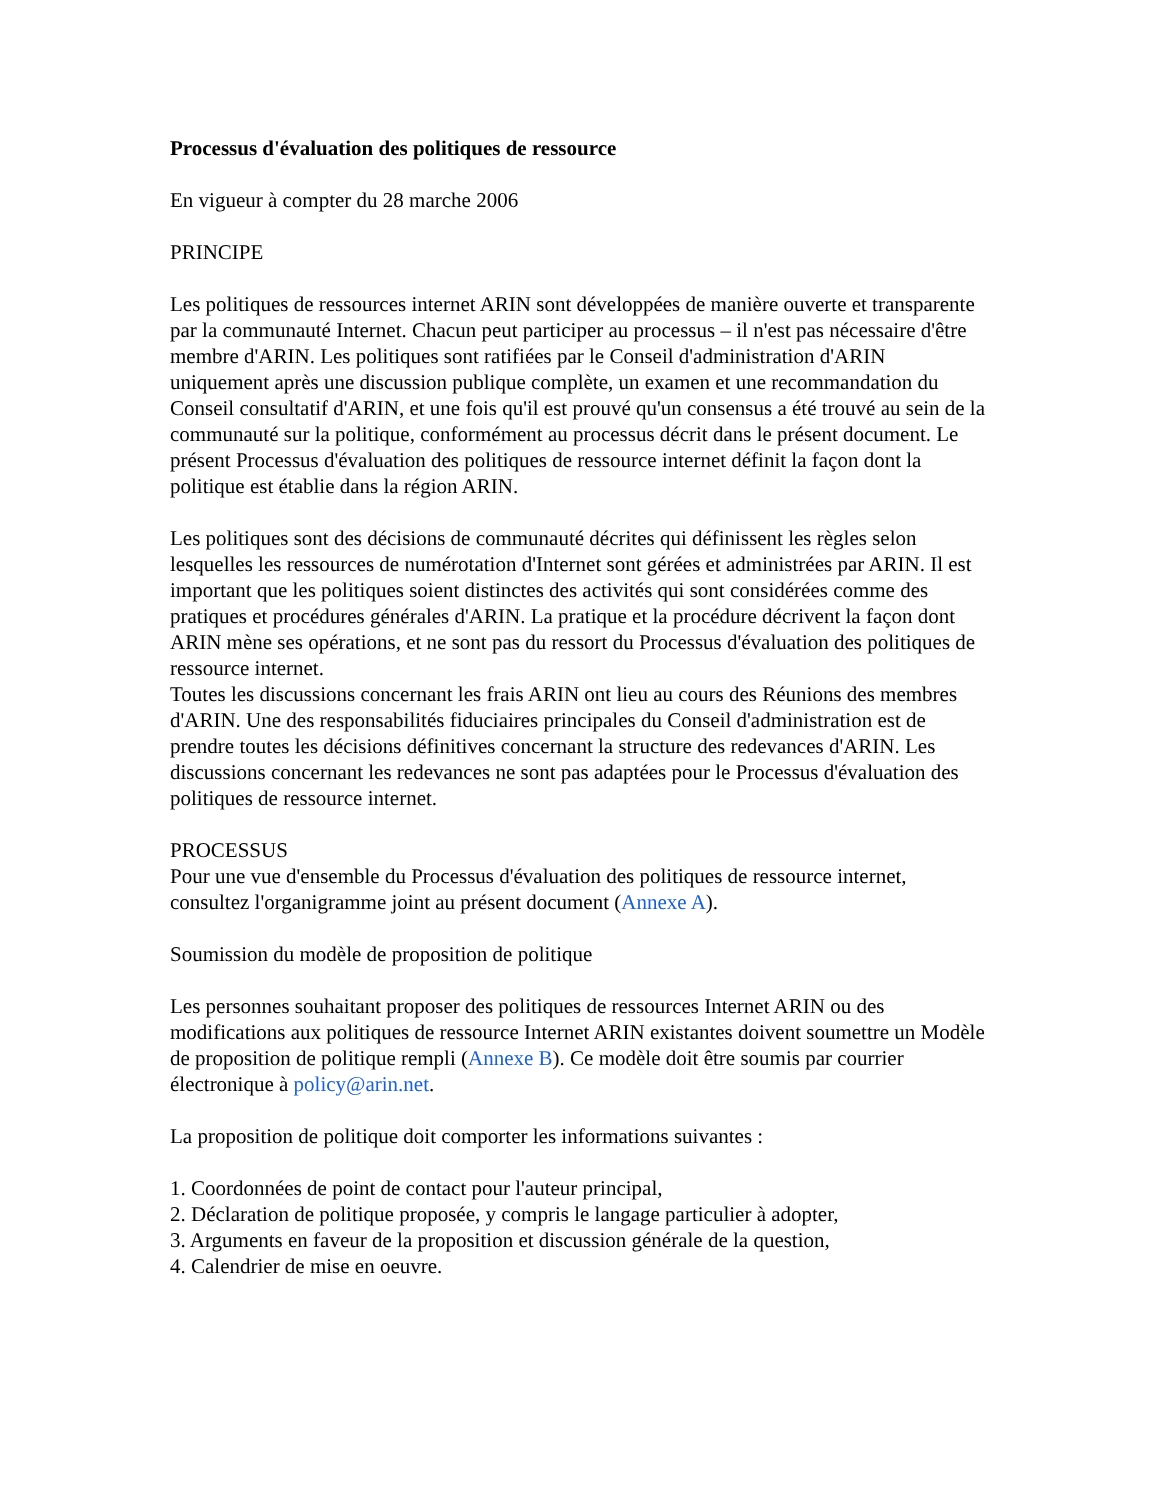Processus d'évaluation des politiques de ressource
En vigueur à compter du 28 marche 2006
PRINCIPE
Les politiques de ressources internet ARIN sont développées de manière ouverte et transparente par la communauté Internet. Chacun peut participer au processus – il n'est pas nécessaire d'être membre d'ARIN. Les politiques sont ratifiées par le Conseil d'administration d'ARIN uniquement après une discussion publique complète, un examen et une recommandation du Conseil consultatif d'ARIN, et une fois qu'il est prouvé qu'un consensus a été trouvé au sein de la communauté sur la politique, conformément au processus décrit dans le présent document. Le présent Processus d'évaluation des politiques de ressource internet définit la façon dont la politique est établie dans la région ARIN.
Les politiques sont des décisions de communauté décrites qui définissent les règles selon lesquelles les ressources de numérotation d'Internet sont gérées et administrées par ARIN. Il est important que les politiques soient distinctes des activités qui sont considérées comme des pratiques et procédures générales d'ARIN. La pratique et la procédure décrivent la façon dont ARIN mène ses opérations, et ne sont pas du ressort du Processus d'évaluation des politiques de ressource internet.
Toutes les discussions concernant les frais ARIN ont lieu au cours des Réunions des membres d'ARIN. Une des responsabilités fiduciaires principales du Conseil d'administration est de prendre toutes les décisions définitives concernant la structure des redevances d'ARIN. Les discussions concernant les redevances ne sont pas adaptées pour le Processus d'évaluation des politiques de ressource internet.
PROCESSUS
Pour une vue d'ensemble du Processus d'évaluation des politiques de ressource internet, consultez l'organigramme joint au présent document (Annexe A).
Soumission du modèle de proposition de politique
Les personnes souhaitant proposer des politiques de ressources Internet ARIN ou des modifications aux politiques de ressource Internet ARIN existantes doivent soumettre un Modèle de proposition de politique rempli (Annexe B). Ce modèle doit être soumis par courrier électronique à policy@arin.net.
La proposition de politique doit comporter les informations suivantes :
1. Coordonnées de point de contact pour l'auteur principal,
2. Déclaration de politique proposée, y compris le langage particulier à adopter,
3. Arguments en faveur de la proposition et discussion générale de la question,
4. Calendrier de mise en oeuvre.